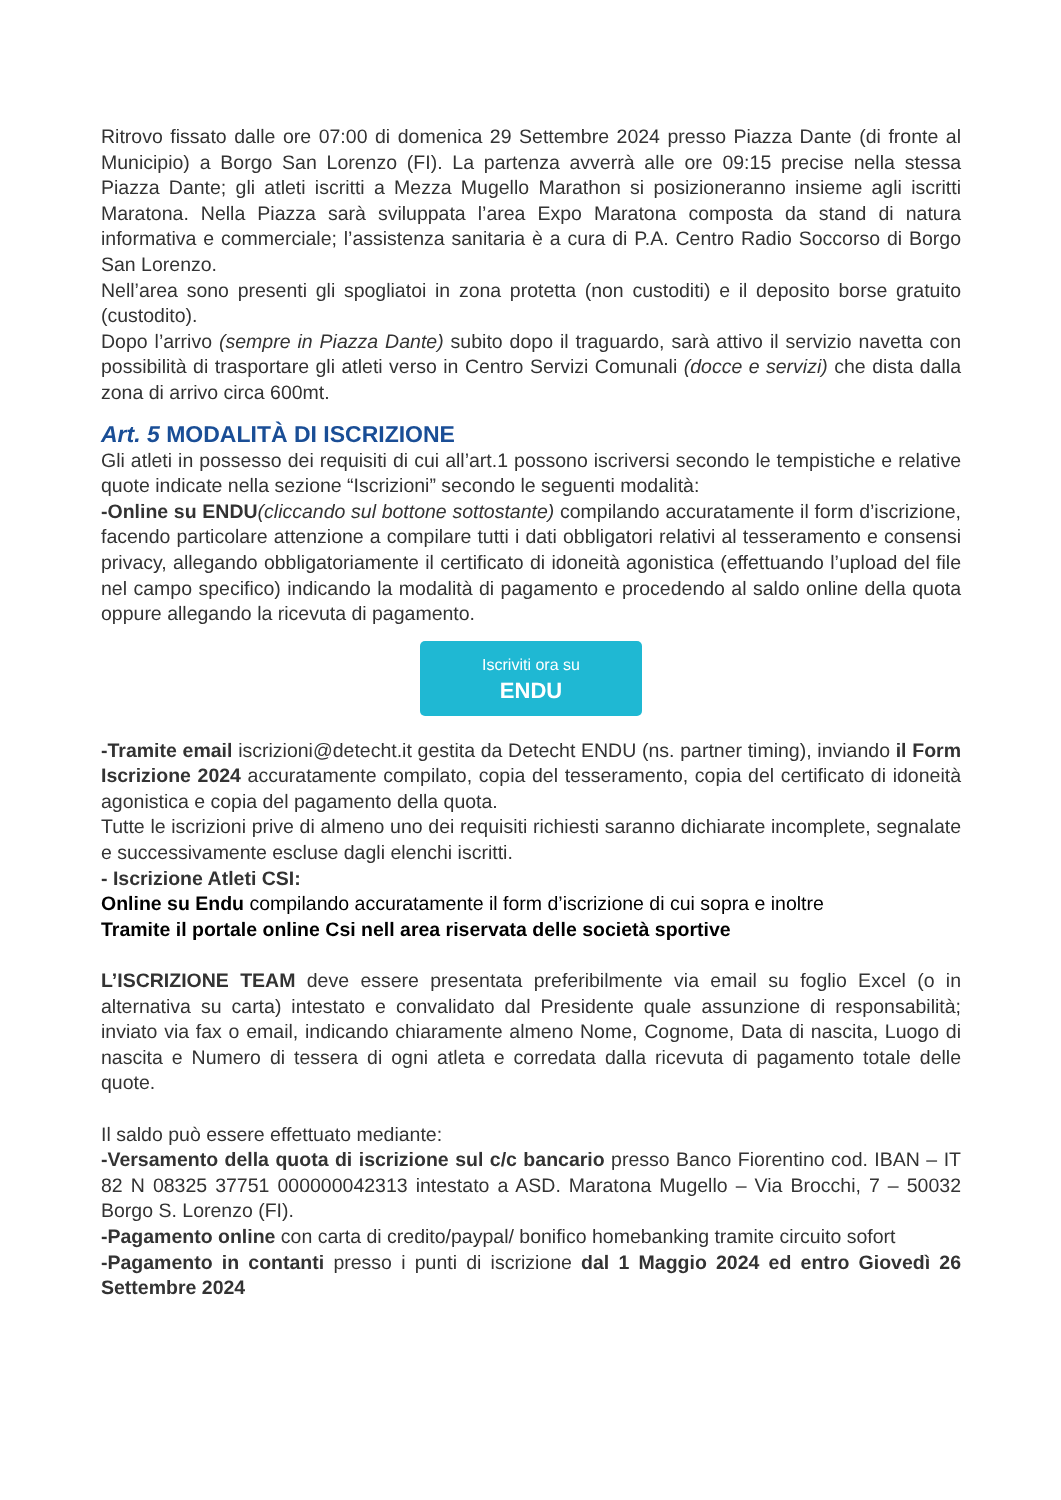Ritrovo fissato dalle ore 07:00 di domenica 29 Settembre 2024 presso Piazza Dante (di fronte al Municipio) a Borgo San Lorenzo (FI). La partenza avverrà alle ore 09:15 precise nella stessa Piazza Dante; gli atleti iscritti a Mezza Mugello Marathon si posizioneranno insieme agli iscritti Maratona. Nella Piazza sarà sviluppata l’area Expo Maratona composta da stand di natura informativa e commerciale; l’assistenza sanitaria è a cura di P.A. Centro Radio Soccorso di Borgo San Lorenzo.
Nell’area sono presenti gli spogliatoi in zona protetta (non custoditi) e il deposito borse gratuito (custodito).
Dopo l’arrivo (sempre in Piazza Dante) subito dopo il traguardo, sarà attivo il servizio navetta con possibilità di trasportare gli atleti verso in Centro Servizi Comunali (docce e servizi) che dista dalla zona di arrivo circa 600mt.
Art. 5 MODALITÀ DI ISCRIZIONE
Gli atleti in possesso dei requisiti di cui all’art.1 possono iscriversi secondo le tempistiche e relative quote indicate nella sezione “Iscrizioni” secondo le seguenti modalità:
-Online su ENDU(cliccando sul bottone sottostante) compilando accuratamente il form d’iscrizione, facendo particolare attenzione a compilare tutti i dati obbligatori relativi al tesseramento e consensi privacy, allegando obbligatoriamente il certificato di idoneità agonistica (effettuando l’upload del file nel campo specifico) indicando la modalità di pagamento e procedendo al saldo online della quota oppure allegando la ricevuta di pagamento.
Iscriviti ora su
ENDU
-Tramite email iscrizioni@detecht.it gestita da Detecht ENDU (ns. partner timing), inviando il Form Iscrizione 2024 accuratamente compilato, copia del tesseramento, copia del certificato di idoneità agonistica e copia del pagamento della quota.
Tutte le iscrizioni prive di almeno uno dei requisiti richiesti saranno dichiarate incomplete, segnalate e successivamente escluse dagli elenchi iscritti.
- Iscrizione Atleti CSI:
Online su Endu compilando accuratamente il form d’iscrizione di cui sopra e inoltre
Tramite il portale online Csi nell area riservata delle società sportive
L’ISCRIZIONE TEAM deve essere presentata preferibilmente via email su foglio Excel (o in alternativa su carta) intestato e convalidato dal Presidente quale assunzione di responsabilità; inviato via fax o email, indicando chiaramente almeno Nome, Cognome, Data di nascita, Luogo di nascita e Numero di tessera di ogni atleta e corredata dalla ricevuta di pagamento totale delle quote.
Il saldo può essere effettuato mediante:
-Versamento della quota di iscrizione sul c/c bancario presso Banco Fiorentino cod. IBAN – IT 82 N 08325 37751 000000042313 intestato a ASD. Maratona Mugello – Via Brocchi, 7 – 50032 Borgo S. Lorenzo (FI).
-Pagamento online con carta di credito/paypal/ bonifico homebanking tramite circuito sofort
-Pagamento in contanti presso i punti di iscrizione dal 1 Maggio 2024 ed entro Giovedì 26 Settembre 2024